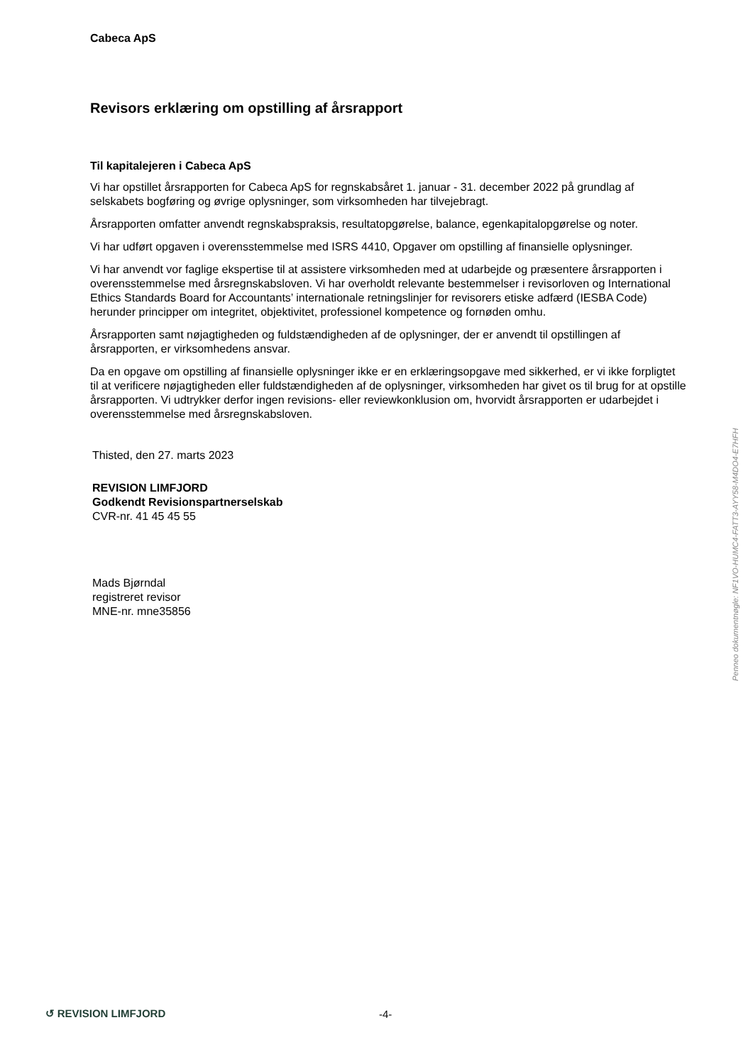Cabeca ApS
Revisors erklæring om opstilling af årsrapport
Til kapitalejeren i Cabeca ApS
Vi har opstillet årsrapporten for Cabeca ApS for regnskabsåret 1. januar - 31. december 2022 på grundlag af selskabets bogføring og øvrige oplysninger, som virksomheden har tilvejebragt.
Årsrapporten omfatter anvendt regnskabspraksis, resultatopgørelse, balance, egenkapitalopgørelse og noter.
Vi har udført opgaven i overensstemmelse med ISRS 4410, Opgaver om opstilling af finansielle oplysninger.
Vi har anvendt vor faglige ekspertise til at assistere virksomheden med at udarbejde og præsentere årsrapporten i overensstemmelse med årsregnskabsloven. Vi har overholdt relevante bestemmelser i revisorloven og International Ethics Standards Board for Accountants’ internationale retningslinjer for revisorers etiske adfærd (IESBA Code) herunder principper om integritet, objektivitet, professionel kompetence og fornøden omhu.
Årsrapporten samt nøjagtigheden og fuldstændigheden af de oplysninger, der er anvendt til opstillingen af årsrapporten, er virksomhedens ansvar.
Da en opgave om opstilling af finansielle oplysninger ikke er en erklæringsopgave med sikkerhed, er vi ikke forpligtet til at verificere nøjagtigheden eller fuldstændigheden af de oplysninger, virksomheden har givet os til brug for at opstille årsrapporten. Vi udtrykker derfor ingen revisions- eller reviewkonklusion om, hvorvidt årsrapporten er udarbejdet i overensstemmelse med årsregnskabsloven.
Thisted, den 27. marts 2023
REVISION LIMFJORD
Godkendt Revisionspartnerselskab
CVR-nr. 41 45 45 55
Mads Bjørndal
registreret revisor
MNE-nr. mne35856
Penneo dokumentnøgle: NF1VO-HUMC4-FATT3-AYY58-M4DO4-E7HFH
↺ REVISION LIMFJORD -4-